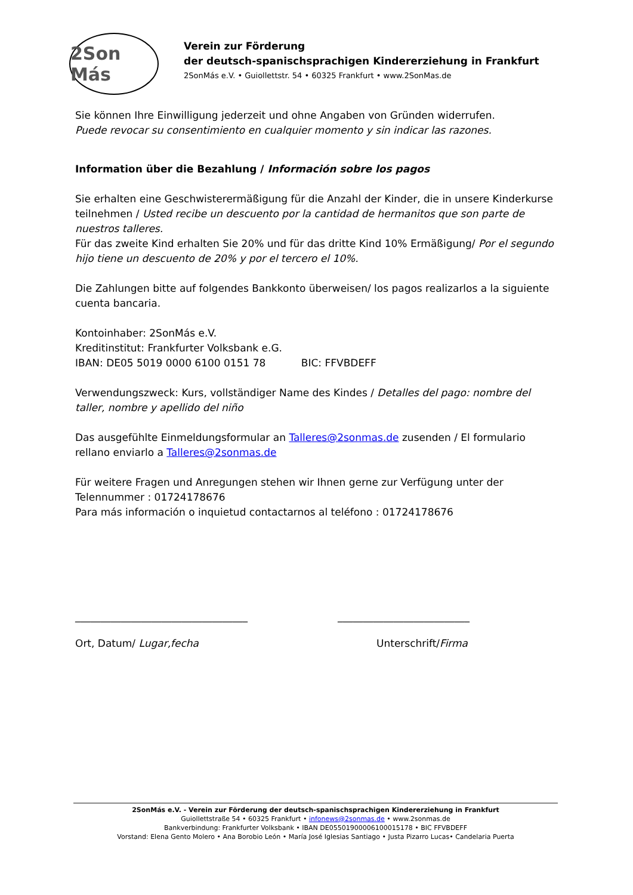2Son Más
Verein zur Förderung
der deutsch-spanischsprachigen Kindererziehung in Frankfurt
2SonMás e.V. • Guiollettstr. 54 • 60325 Frankfurt • www.2SonMas.de
Sie können Ihre Einwilligung jederzeit und ohne Angaben von Gründen widerrufen.
Puede revocar su consentimiento en cualquier momento y sin indicar las razones.
Information über die Bezahlung / Información sobre los pagos
Sie erhalten eine Geschwisterermäßigung für die Anzahl der Kinder, die in unsere Kinderkurse teilnehmen / Usted recibe un descuento por la cantidad de hermanitos que son parte de nuestros talleres.
Für das zweite Kind erhalten Sie 20% und für das dritte Kind 10% Ermäßigung/ Por el segundo hijo tiene un descuento de 20% y por el tercero el 10%.
Die Zahlungen bitte auf folgendes Bankkonto überweisen/ los pagos realizarlos a la siguiente cuenta bancaria.
Kontoinhaber: 2SonMás e.V.
Kreditinstitut: Frankfurter Volksbank e.G.
IBAN: DE05 5019 0000 6100 0151 78 BIC: FFVBDEFF
Verwendungszweck: Kurs, vollständiger Name des Kindes / Detalles del pago: nombre del taller, nombre y apellido del niño
Das ausgefühlte Einmeldungsformular an Talleres@2sonmas.de zusenden / El formulario rellano enviarlo a Talleres@2sonmas.de
Für weitere Fragen und Anregungen stehen wir Ihnen gerne zur Verfügung unter der Telennummer : 01724178676
Para más información o inquietud contactarnos al teléfono : 01724178676
__________________________________ __________________________
Ort, Datum/ Lugar,fecha Unterschrift/Firma
2SonMás e.V. - Verein zur Förderung der deutsch-spanischsprachigen Kindererziehung in Frankfurt
Guiollettstraße 54 • 60325 Frankfurt • infonews@2sonmas.de • www.2sonmas.de
Bankverbindung: Frankfurter Volksbank • IBAN DE05501900006100015178 • BIC FFVBDEFF
Vorstand: Elena Gento Molero • Ana Borobio León • María José Iglesias Santiago • Justa Pizarro Lucas• Candelaria Puerta